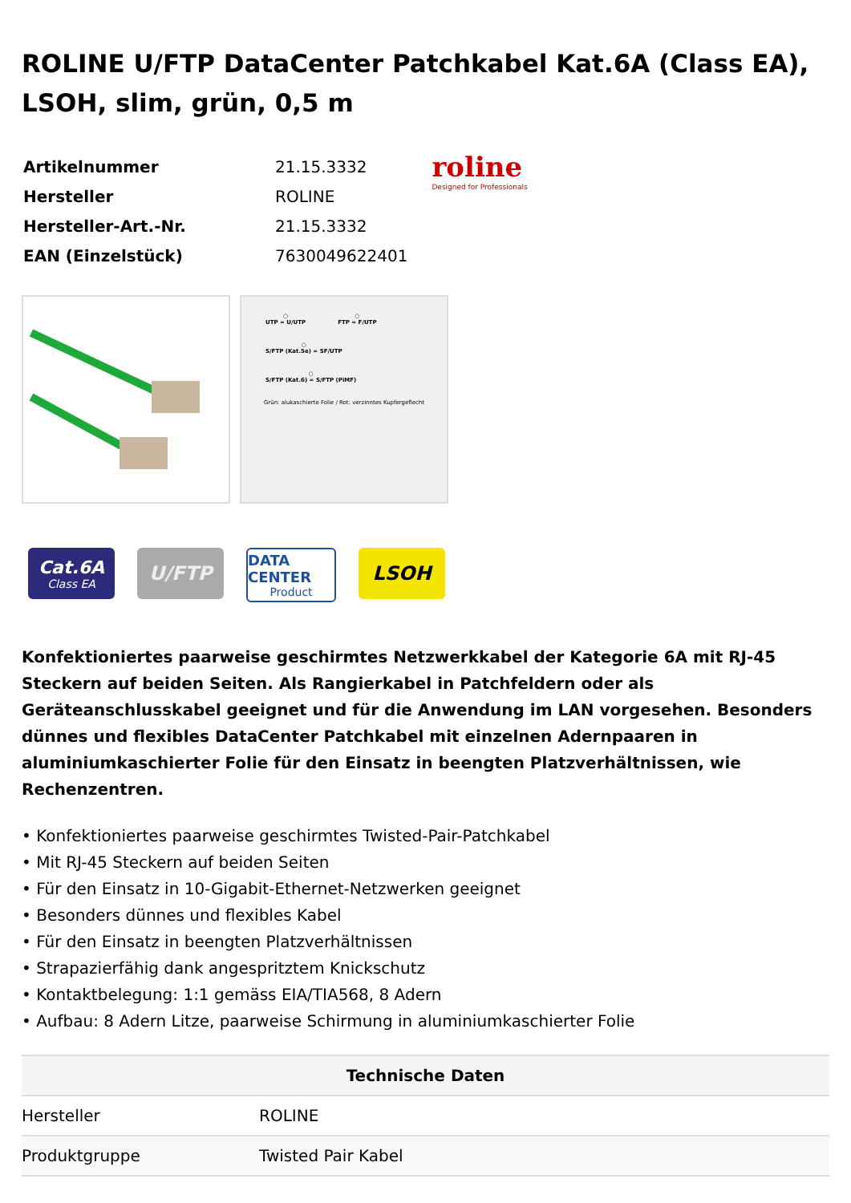ROLINE U/FTP DataCenter Patchkabel Kat.6A (Class EA), LSOH, slim, grün, 0,5 m
| Artikelnummer | 21.15.3332 |
| Hersteller | ROLINE |
| Hersteller-Art.-Nr. | 21.15.3332 |
| EAN (Einzelstück) | 7630049622401 |
roline
Designed for Professionals
○
UTP = U/UTP
○
FTP = F/UTP
○
S/FTP (Kat.5e) = SF/UTP
○
S/FTP (Kat.6) = S/FTP (PiMF)
Grün: alukaschierte Folie / Rot: verzinntes Kupfergeflecht
Cat.6A
Class EA
U/FTP
DATA CENTER
Product
LSOH
Konfektioniertes paarweise geschirmtes Netzwerkkabel der Kategorie 6A mit RJ-45 Steckern auf beiden Seiten. Als Rangierkabel in Patchfeldern oder als Geräteanschlusskabel geeignet und für die Anwendung im LAN vorgesehen. Besonders dünnes und flexibles DataCenter Patchkabel mit einzelnen Adernpaaren in aluminiumkaschierter Folie für den Einsatz in beengten Platzverhältnissen, wie Rechenzentren.
• Konfektioniertes paarweise geschirmtes Twisted-Pair-Patchkabel
• Mit RJ-45 Steckern auf beiden Seiten
• Für den Einsatz in 10-Gigabit-Ethernet-Netzwerken geeignet
• Besonders dünnes und flexibles Kabel
• Für den Einsatz in beengten Platzverhältnissen
• Strapazierfähig dank angespritztem Knickschutz
• Kontaktbelegung: 1:1 gemäss EIA/TIA568, 8 Adern
• Aufbau: 8 Adern Litze, paarweise Schirmung in aluminiumkaschierter Folie
| Technische Daten | |
| --- | --- |
| Hersteller | ROLINE |
| Produktgruppe | Twisted Pair Kabel |